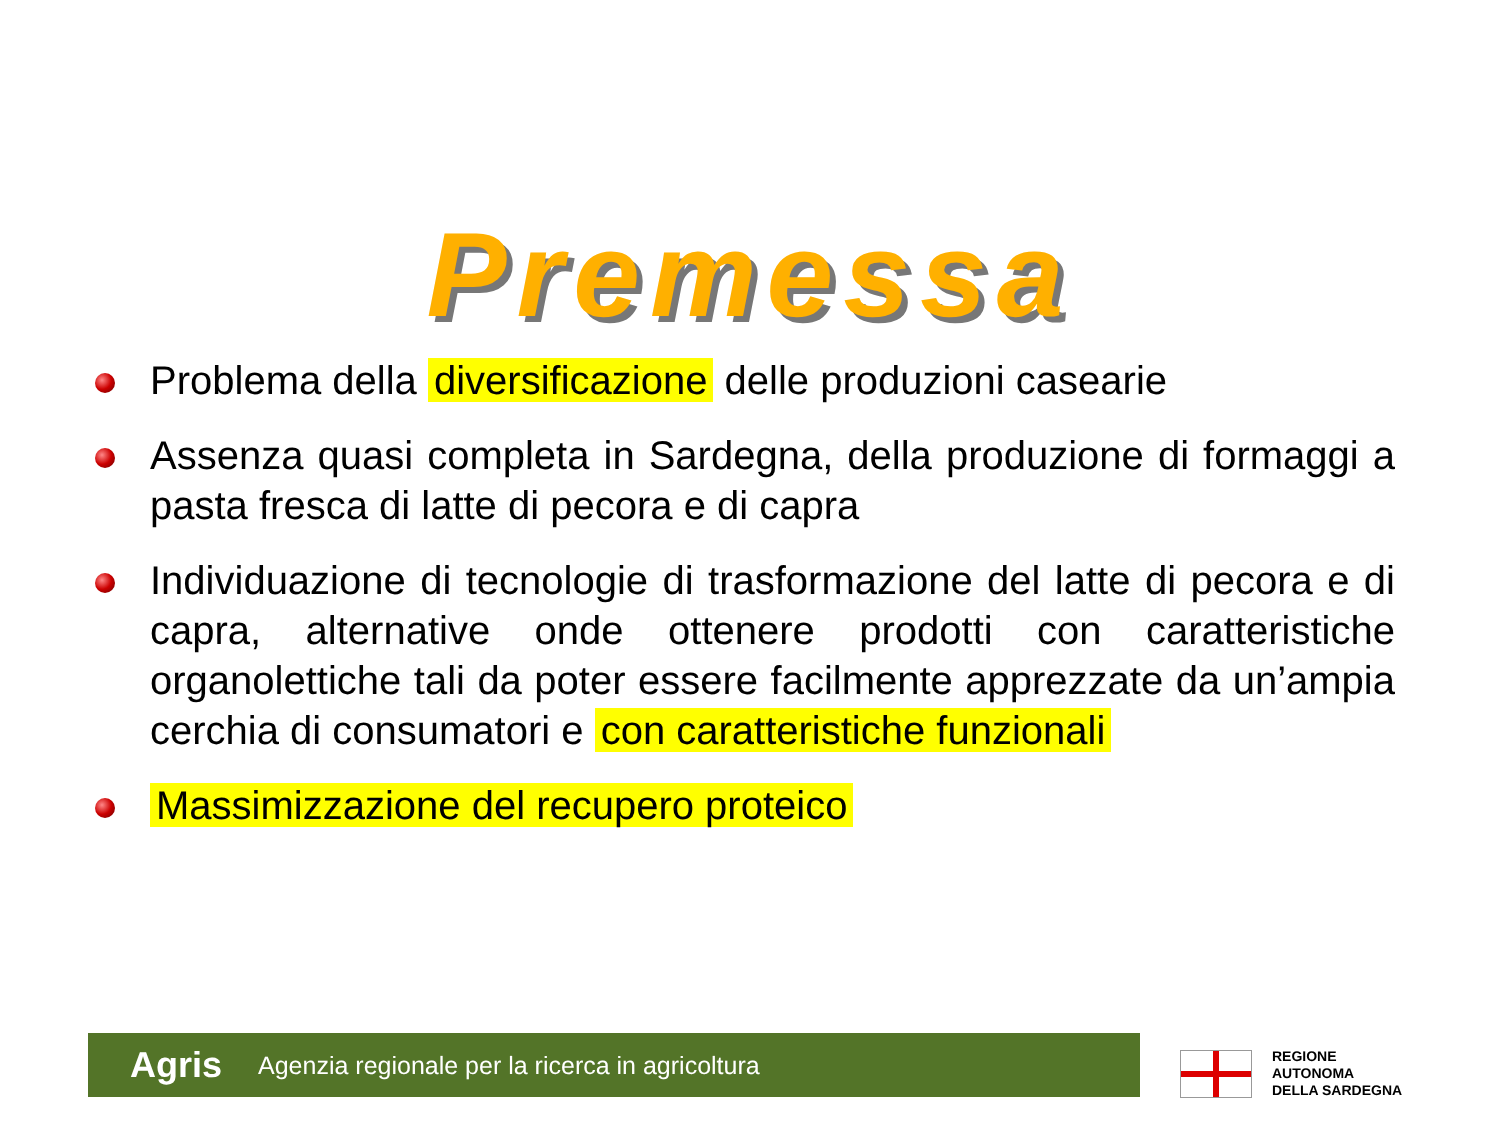Premessa
Problema della diversificazione delle produzioni casearie
Assenza quasi completa in Sardegna, della produzione di formaggi a pasta fresca di latte di pecora e di capra
Individuazione di tecnologie di trasformazione del latte di pecora e di capra, alternative onde ottenere prodotti con caratteristiche organolettiche tali da poter essere facilmente apprezzate da un’ampia cerchia di consumatori e con caratteristiche funzionali
Massimizzazione del recupero proteico
Agris Agenzia regionale per la ricerca in agricoltura
REGIONE
AUTONOMA
DELLA SARDEGNA